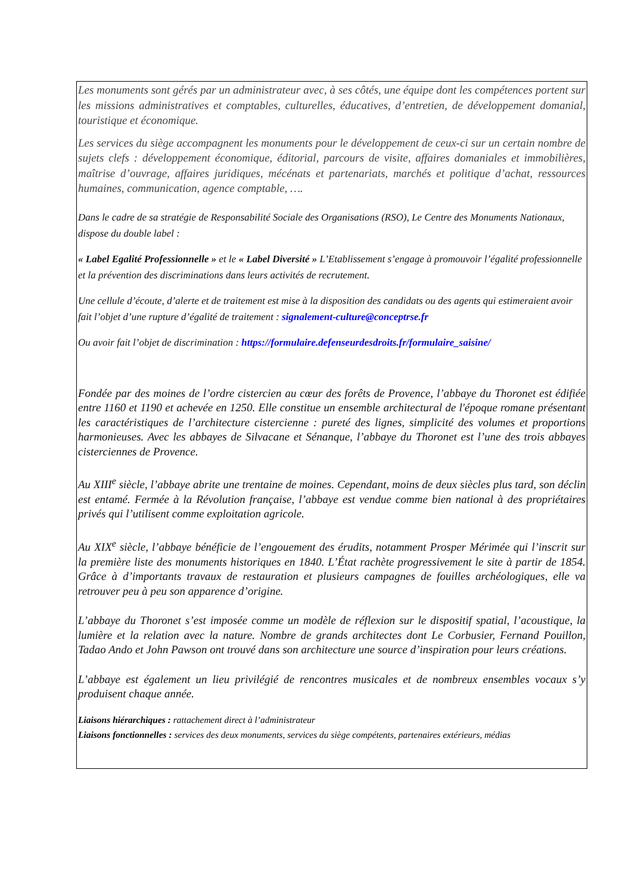Les monuments sont gérés par un administrateur avec, à ses côtés, une équipe dont les compétences portent sur les missions administratives et comptables, culturelles, éducatives, d’entretien, de développement domanial, touristique et économique.
Les services du siège accompagnent les monuments pour le développement de ceux-ci sur un certain nombre de sujets clefs : développement économique, éditorial, parcours de visite, affaires domaniales et immobilières, maîtrise d’ouvrage, affaires juridiques, mécénats et partenariats, marchés et politique d’achat, ressources humaines, communication, agence comptable, ….
Dans le cadre de sa stratégie de Responsabilité Sociale des Organisations (RSO), Le Centre des Monuments Nationaux, dispose du double label :
« Label Egalité Professionnelle » et le « Label Diversité » L’Etablissement s’engage à promouvoir l’égalité professionnelle et la prévention des discriminations dans leurs activités de recrutement.
Une cellule d’écoute, d’alerte et de traitement est mise à la disposition des candidats ou des agents qui estimeraient avoir fait l’objet d’une rupture d’égalité de traitement : signalement-culture@conceptrse.fr
Ou avoir fait l’objet de discrimination : https://formulaire.defenseurdesdroits.fr/formulaire_saisine/
Fondée par des moines de l’ordre cistercien au cœur des forêts de Provence, l’abbaye du Thoronet est édifiée entre 1160 et 1190 et achevée en 1250. Elle constitue un ensemble architectural de l'époque romane présentant les caractéristiques de l’architecture cistercienne : pureté des lignes, simplicité des volumes et proportions harmonieuses. Avec les abbayes de Silvacane et Sénanque, l’abbaye du Thoronet est l’une des trois abbayes cisterciennes de Provence.
Au XIII<sup>e</sup> siècle, l’abbaye abrite une trentaine de moines. Cependant, moins de deux siècles plus tard, son déclin est entamé. Fermée à la Révolution française, l’abbaye est vendue comme bien national à des propriétaires privés qui l’utilisent comme exploitation agricole.
Au XIX<sup>e</sup> siècle, l’abbaye bénéficie de l’engouement des érudits, notamment Prosper Mérimée qui l’inscrit sur la première liste des monuments historiques en 1840. L’État rachète progressivement le site à partir de 1854. Grâce à d’importants travaux de restauration et plusieurs campagnes de fouilles archéologiques, elle va retrouver peu à peu son apparence d’origine.
L’abbaye du Thoronet s’est imposée comme un modèle de réflexion sur le dispositif spatial, l’acoustique, la lumière et la relation avec la nature. Nombre de grands architectes dont Le Corbusier, Fernand Pouillon, Tadao Ando et John Pawson ont trouvé dans son architecture une source d’inspiration pour leurs créations.
L’abbaye est également un lieu privilégié de rencontres musicales et de nombreux ensembles vocaux s’y produisent chaque année.
Liaisons hiérarchiques : rattachement direct à l’administrateur
Liaisons fonctionnelles : services des deux monuments, services du siège compétents, partenaires extérieurs, médias